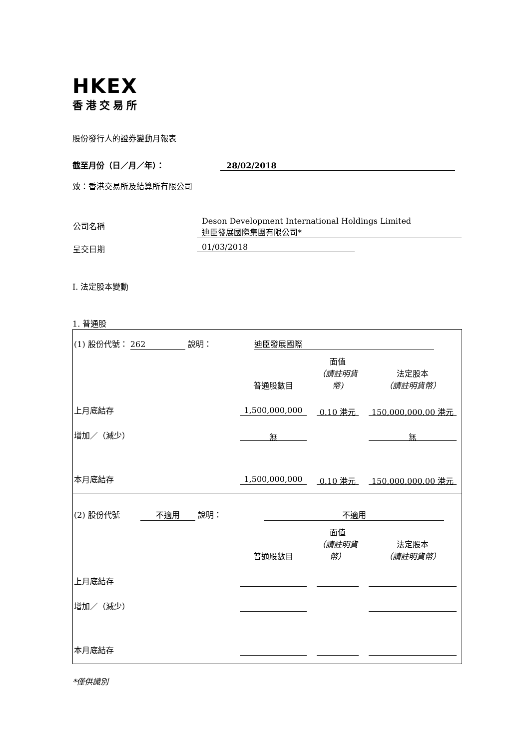HKEX
香港交易所
股份發行人的證券變動月報表
截至月份（日／月／年）： 28/02/2018
致：香港交易所及結算所有限公司
| 公司名稱 | Deson Development International Holdings Limited 迪臣發展國際集團有限公司* |
| 呈交日期 | 01/03/2018 |
I. 法定股本變動
1. 普通股
| (1) 股份代號： 262 說明： 迪臣發展國際 | | | |
| | 普通股數目 | 面值 （請註明貨幣) | 法定股本 （請註明貨幣） |
| 上月底結存 | 1,500,000,000 | 0.10 港元 | 150,000,000.00 港元 |
| 增加／（減少） | 無 | | 無 |
| 本月底結存 | 1,500,000,000 | 0.10 港元 | 150,000,000.00 港元 |
| (2) 股份代號 不適用 說明： 不適用 | | | |
| | 普通股數目 | 面值 （請註明貨幣） | 法定股本 （請註明貨幣） |
| 上月底結存 | | | |
| 增加／（減少） | | | |
| 本月底結存 | | | |
*僅供識別